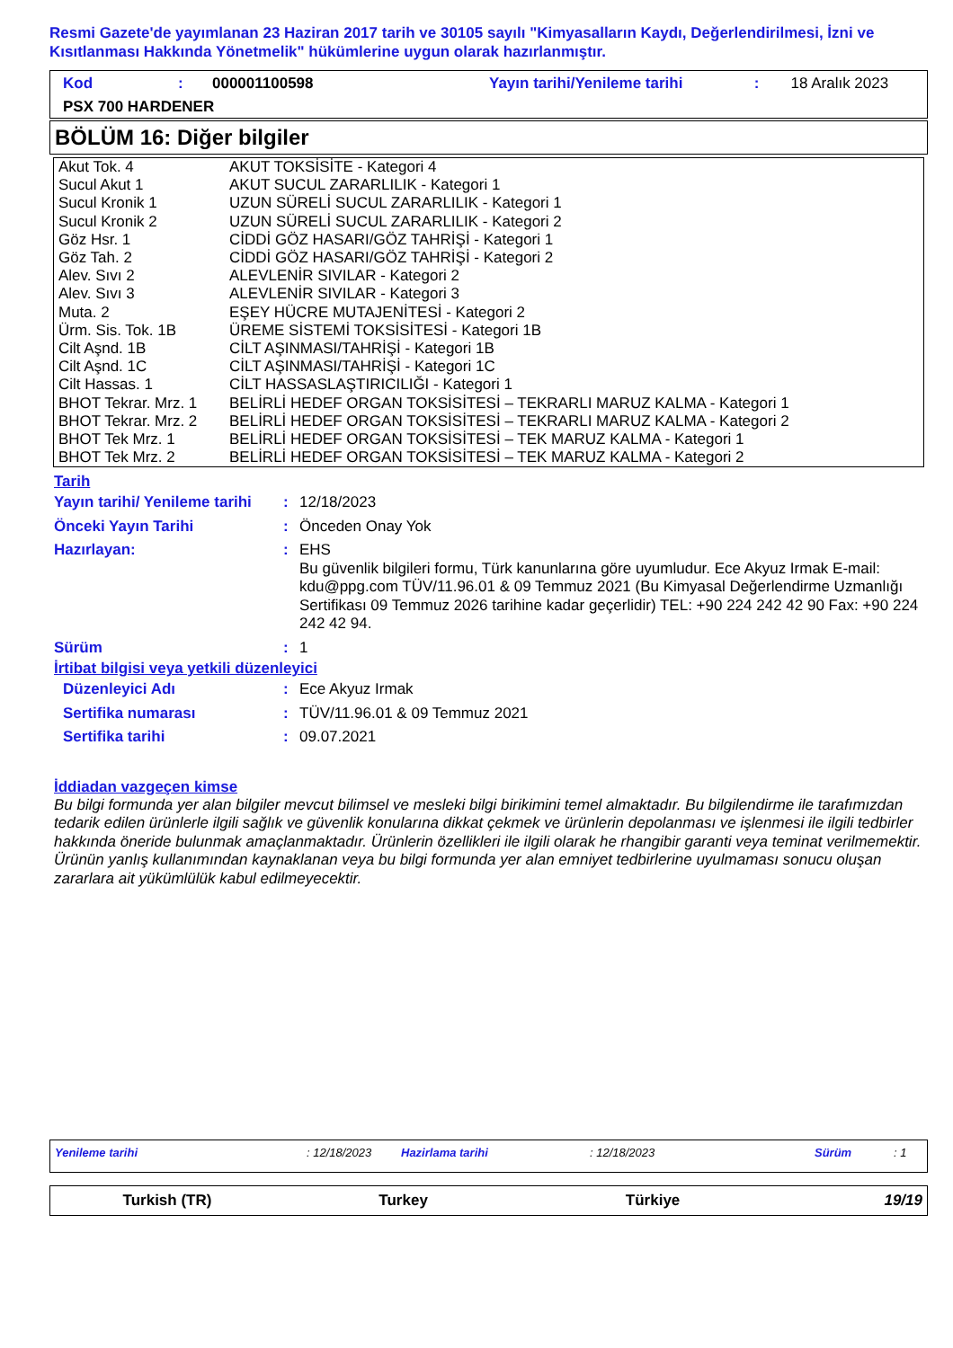Resmi Gazete'de yayımlanan 23 Haziran 2017 tarih ve 30105 sayılı "Kimyasalların Kaydı, Değerlendirilmesi, İzni ve Kısıtlanması Hakkında Yönetmelik" hükümlerine uygun olarak hazırlanmıştır.
| Kod | : | 000001100598 | Yayın tarihi/Yenileme tarihi | : | 18 Aralık 2023 |
| PSX 700 HARDENER | | | | | |
BÖLÜM 16: Diğer bilgiler
| Akut Tok. 4 | AKUT TOKSİSİTE - Kategori 4 |
| Sucul Akut 1 | AKUT SUCUL ZARARLILIK - Kategori 1 |
| Sucul Kronik 1 | UZUN SÜRELİ SUCUL ZARARLILIK - Kategori 1 |
| Sucul Kronik 2 | UZUN SÜRELİ SUCUL ZARARLILIK - Kategori 2 |
| Göz Hsr. 1 | CİDDİ GÖZ HASARI/GÖZ TAHRİŞİ - Kategori 1 |
| Göz Tah. 2 | CİDDİ GÖZ HASARI/GÖZ TAHRİŞİ - Kategori 2 |
| Alev. Sıvı 2 | ALEVLENİR SIVILAR - Kategori 2 |
| Alev. Sıvı 3 | ALEVLENİR SIVILAR - Kategori 3 |
| Muta. 2 | EŞEY HÜCRE MUTAJENİTESİ - Kategori 2 |
| Ürm. Sis. Tok. 1B | ÜREME SİSTEMİ TOKSİSİTESİ - Kategori 1B |
| Cilt Aşnd. 1B | CİLT AŞINMASI/TAHRİŞİ - Kategori 1B |
| Cilt Aşnd. 1C | CİLT AŞINMASI/TAHRİŞİ - Kategori 1C |
| Cilt Hassas. 1 | CİLT HASSASLAŞTIRICILIĞI - Kategori 1 |
| BHOT Tekrar. Mrz. 1 | BELİRLİ HEDEF ORGAN TOKSİSİTESİ – TEKRARLI MARUZ KALMA - Kategori 1 |
| BHOT Tekrar. Mrz. 2 | BELİRLİ HEDEF ORGAN TOKSİSİTESİ – TEKRARLI MARUZ KALMA - Kategori 2 |
| BHOT Tek Mrz. 1 | BELİRLİ HEDEF ORGAN TOKSİSİTESİ – TEK MARUZ KALMA - Kategori 1 |
| BHOT Tek Mrz. 2 | BELİRLİ HEDEF ORGAN TOKSİSİTESİ – TEK MARUZ KALMA - Kategori 2 |
Tarih
| Yayın tarihi/ Yenileme tarihi | : | 12/18/2023 |
| Önceki Yayın Tarihi | : | Önceden Onay Yok |
| Hazırlayan: | : | EHS Bu güvenlik bilgileri formu, Türk kanunlarına göre uyumludur. Ece Akyuz Irmak E-mail: kdu@ppg.com TÜV/11.96.01 & 09 Temmuz 2021 (Bu Kimyasal Değerlendirme Uzmanlığı Sertifikası 09 Temmuz 2026 tarihine kadar geçerlidir) TEL: +90 224 242 42 90 Fax: +90 224 242 42 94. |
| Sürüm | : | 1 |
İrtibat bilgisi veya yetkili düzenleyici
| Düzenleyici Adı | : | Ece Akyuz Irmak |
| Sertifika numarası | : | TÜV/11.96.01 & 09 Temmuz 2021 |
| Sertifika tarihi | : | 09.07.2021 |
İddiadan vazgeçen kimse
Bu bilgi formunda yer alan bilgiler mevcut bilimsel ve mesleki bilgi birikimini temel almaktadır. Bu bilgilendirme ile tarafımızdan tedarik edilen ürünlerle ilgili sağlık ve güvenlik konularına dikkat çekmek ve ürünlerin depolanması ve işlenmesi ile ilgili tedbirler hakkında öneride bulunmak amaçlanmaktadır. Ürünlerin özellikleri ile ilgili olarak he rhangibir garanti veya teminat verilmemektir. Ürünün yanlış kullanımından kaynaklanan veya bu bilgi formunda yer alan emniyet tedbirlerine uyulmaması sonucu oluşan zararlara ait yükümlülük kabul edilmeyecektir.
| Yenileme tarihi | : 12/18/2023 | Hazirlama tarihi | : 12/18/2023 | Sürüm | : 1 |
| Turkish (TR) | Turkey | Türkiye | 19/19 |